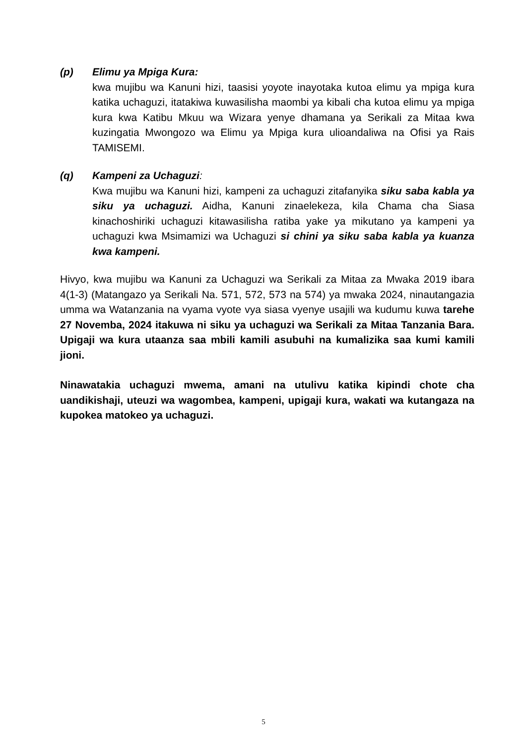(p) Elimu ya Mpiga Kura:
kwa mujibu wa Kanuni hizi, taasisi yoyote inayotaka kutoa elimu ya mpiga kura katika uchaguzi, itatakiwa kuwasilisha maombi ya kibali cha kutoa elimu ya mpiga kura kwa Katibu Mkuu wa Wizara yenye dhamana ya Serikali za Mitaa kwa kuzingatia Mwongozo wa Elimu ya Mpiga kura ulioandaliwa na Ofisi ya Rais TAMISEMI.
(q) Kampeni za Uchaguzi:
Kwa mujibu wa Kanuni hizi, kampeni za uchaguzi zitafanyika siku saba kabla ya siku ya uchaguzi. Aidha, Kanuni zinaelekeza, kila Chama cha Siasa kinachoshiriki uchaguzi kitawasilisha ratiba yake ya mikutano ya kampeni ya uchaguzi kwa Msimamizi wa Uchaguzi si chini ya siku saba kabla ya kuanza kwa kampeni.
Hivyo, kwa mujibu wa Kanuni za Uchaguzi wa Serikali za Mitaa za Mwaka 2019 ibara 4(1-3) (Matangazo ya Serikali Na. 571, 572, 573 na 574) ya mwaka 2024, ninautangazia umma wa Watanzania na vyama vyote vya siasa vyenye usajili wa kudumu kuwa tarehe 27 Novemba, 2024 itakuwa ni siku ya uchaguzi wa Serikali za Mitaa Tanzania Bara. Upigaji wa kura utaanza saa mbili kamili asubuhi na kumalizika saa kumi kamili jioni.
Ninawatakia uchaguzi mwema, amani na utulivu katika kipindi chote cha uandikishaji, uteuzi wa wagombea, kampeni, upigaji kura, wakati wa kutangaza na kupokea matokeo ya uchaguzi.
5